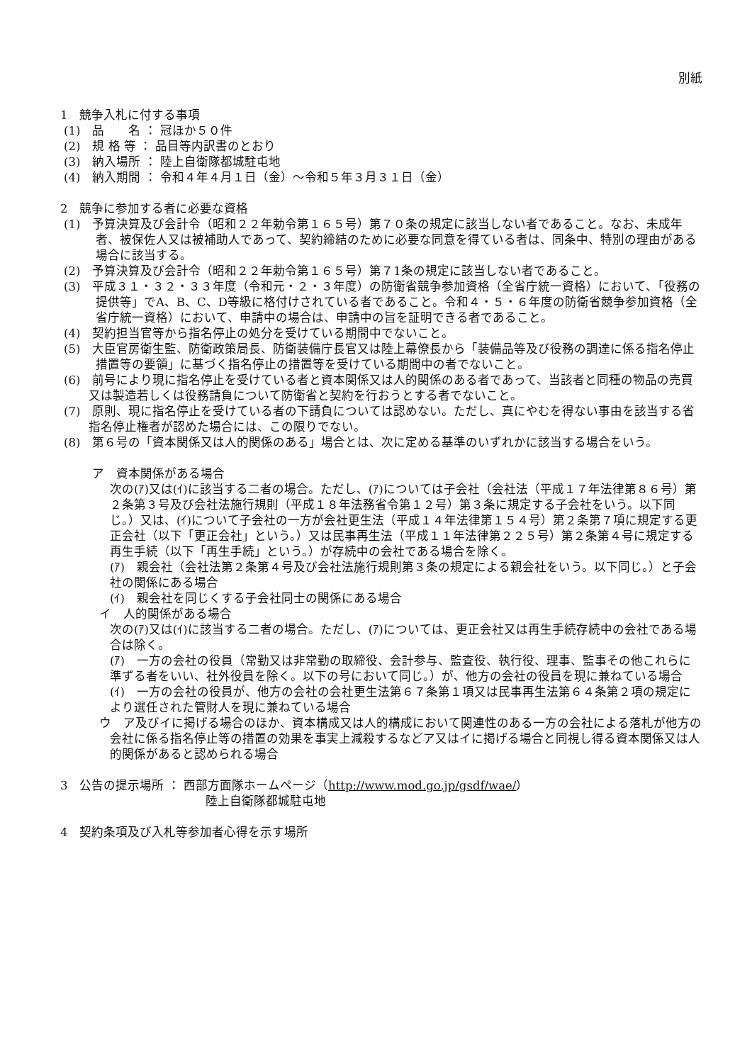別紙
1　競争入札に付する事項
(1)　品　　名 ： 冠ほか５０件
(2)　規 格 等 ： 品目等内訳書のとおり
(3)　納入場所 ： 陸上自衛隊都城駐屯地
(4)　納入期間 ： 令和４年４月１日（金）～令和５年３月３１日（金）
2　競争に参加する者に必要な資格
(1)　予算決算及び会計令（昭和２２年勅令第１６５号）第７０条の規定に該当しない者であること。なお、未成年者、被保佐人又は被補助人であって、契約締結のために必要な同意を得ている者は、同条中、特別の理由がある場合に該当する。
(2)　予算決算及び会計令（昭和２２年勅令第１６５号）第７1条の規定に該当しない者であること。
(3)　平成３１・３２・３３年度（令和元・２・３年度）の防衛省競争参加資格（全省庁統一資格）において、「役務の提供等」でA、B、C、D等級に格付けされている者であること。令和４・５・６年度の防衛省競争参加資格（全省庁統一資格）において、申請中の場合は、申請中の旨を証明できる者であること。
(4)　契約担当官等から指名停止の処分を受けている期間中でないこと。
(5)　大臣官房衛生監、防衛政策局長、防衛装備庁長官又は陸上幕僚長から「装備品等及び役務の調達に係る指名停止措置等の要領」に基づく指名停止の措置等を受けている期間中の者でないこと。
(6)　前号により現に指名停止を受けている者と資本関係又は人的関係のある者であって、当該者と同種の物品の売買又は製造若しくは役務請負について防衛省と契約を行おうとする者でないこと。
(7)　原則、現に指名停止を受けている者の下請負については認めない。ただし、真にやむを得ない事由を該当する省指名停止権者が認めた場合には、この限りでない。
(8)　第６号の「資本関係又は人的関係のある」場合とは、次に定める基準のいずれかに該当する場合をいう。
ア　資本関係がある場合
次の(ｱ)又は(ｲ)に該当する二者の場合。ただし、(ｱ)については子会社（会社法（平成１７年法律第８６号）第２条第３号及び会社法施行規則（平成１８年法務省令第１２号）第３条に規定する子会社をいう。以下同じ。）又は、(ｲ)について子会社の一方が会社更生法（平成１４年法律第１５４号）第２条第７項に規定する更正会社（以下「更正会社」という。）又は民事再生法（平成１１年法律第２２５号）第２条第４号に規定する再生手続（以下「再生手続」という。）が存続中の会社である場合を除く。
(ｱ)　親会社（会社法第２条第４号及び会社法施行規則第３条の規定による親会社をいう。以下同じ。）と子会社の関係にある場合
(ｲ)　親会社を同じくする子会社同士の関係にある場合
イ　人的関係がある場合
次の(ｱ)又は(ｲ)に該当する二者の場合。ただし、(ｱ)については、更正会社又は再生手続存続中の会社である場合は除く。
(ｱ)　一方の会社の役員（常勤又は非常勤の取締役、会計参与、監査役、執行役、理事、監事その他これらに準ずる者をいい、社外役員を除く。以下の号において同じ。）が、他方の会社の役員を現に兼ねている場合
(ｲ)　一方の会社の役員が、他方の会社の会社更生法第６７条第１項又は民事再生法第６４条第２項の規定により選任された管財人を現に兼ねている場合
ウ　ア及びイに掲げる場合のほか、資本構成又は人的構成において関連性のある一方の会社による落札が他方の会社に係る指名停止等の措置の効果を事実上減殺するなどア又はイに掲げる場合と同視し得る資本関係又は人的関係があると認められる場合
3　公告の提示場所 ： 西部方面隊ホームページ（http://www.mod.go.jp/gsdf/wae/）
陸上自衛隊都城駐屯地
4　契約条項及び入札等参加者心得を示す場所